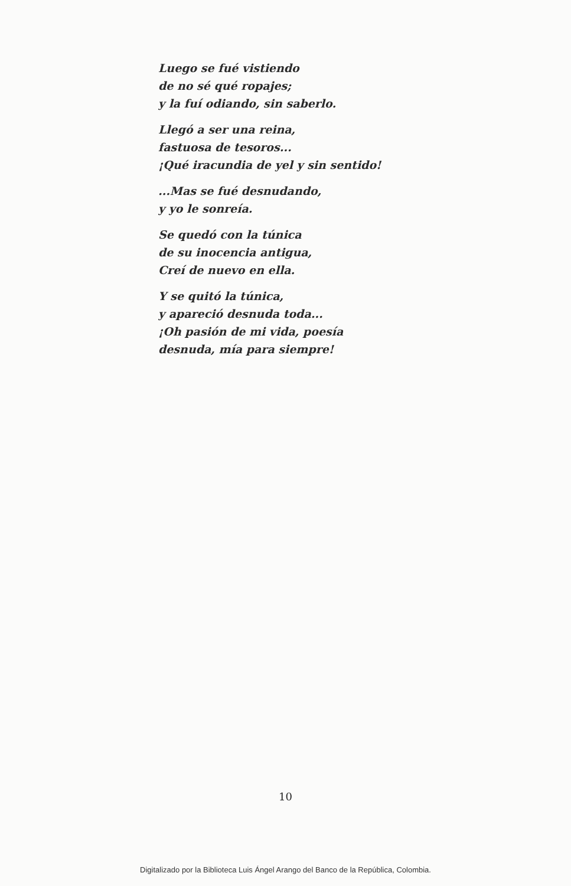Luego se fué vistiendo
de no sé qué ropajes;
y la fuí odiando, sin saberlo.
Llegó a ser una reina,
fastuosa de tesoros...
¡Qué iracundia de yel y sin sentido!
...Mas se fué desnudando,
y yo le sonreía.
Se quedó con la túnica
de su inocencia antigua,
Creí de nuevo en ella.
Y se quitó la túnica,
y apareció desnuda toda...
¡Oh pasión de mi vida, poesía
desnuda, mía para siempre!
10
Digitalizado por la Biblioteca Luis Ángel Arango del Banco de la República, Colombia.